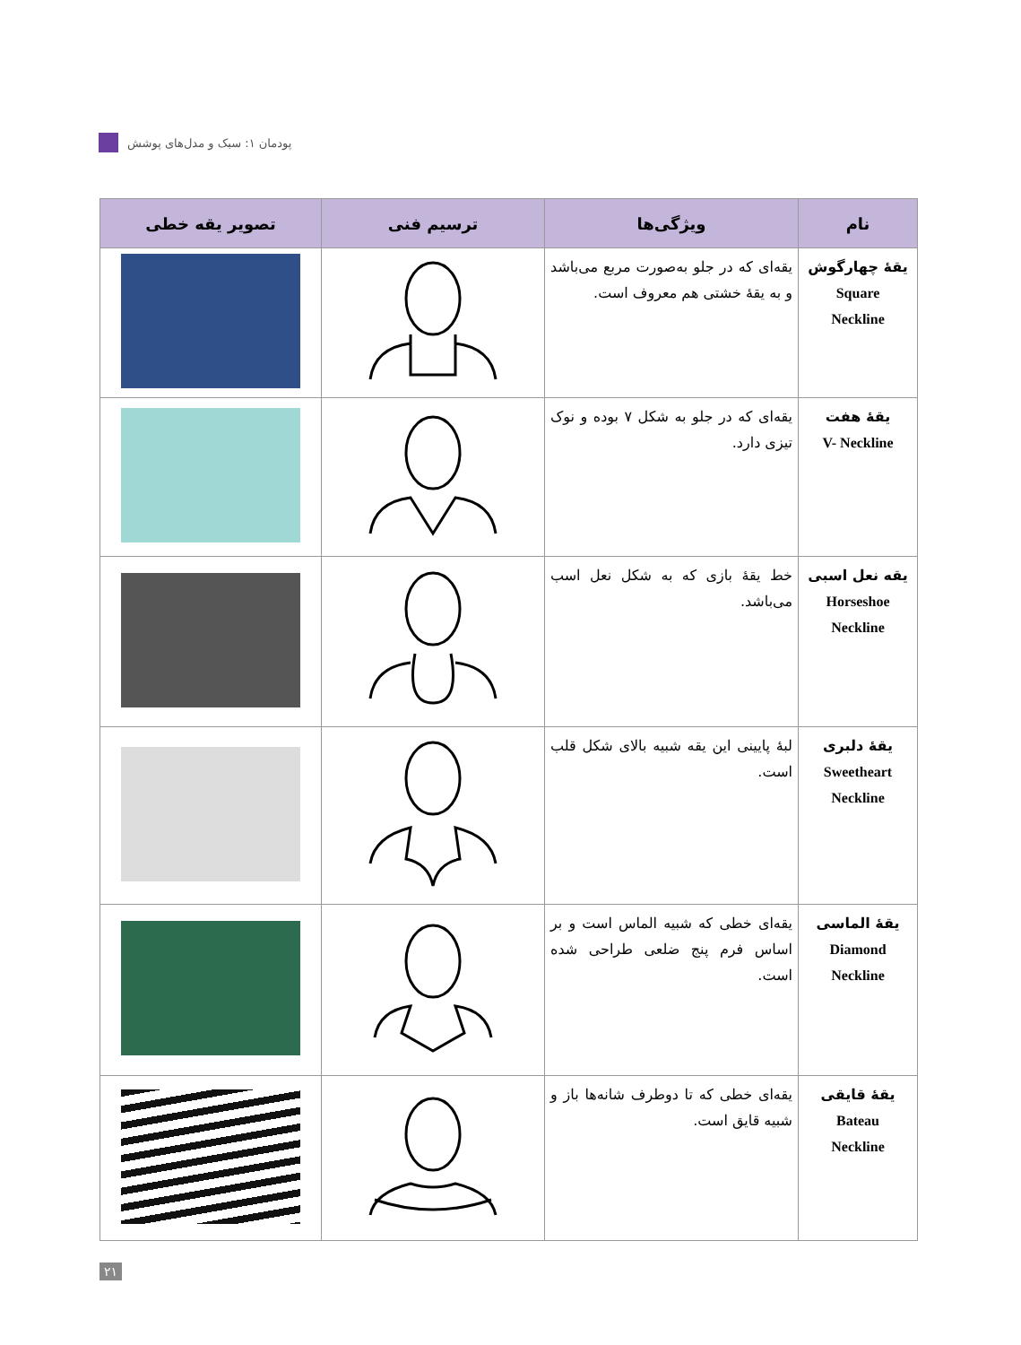پودمان ۱: سبک و مدل‌های پوشش
| نام | ویژگی‌ها | ترسیم فنی | تصویر یقه خطی |
| --- | --- | --- | --- |
| یقهٔ چهارگوش Square Neckline | یقه‌ای که در جلو به‌صورت مربع می‌باشد و به یقهٔ خشتی هم معروف است. | | |
| یقهٔ هفت V- Neckline | یقه‌ای که در جلو به شکل ۷ بوده و نوک تیزی دارد. | | |
| یقه نعل اسبی Horseshoe Neckline | خط یقهٔ بازی که به شکل نعل اسب می‌باشد. | | |
| یقهٔ دلبری Sweetheart Neckline | لبهٔ پایینی این یقه شبیه بالای شکل قلب است. | | |
| یقهٔ الماسی Diamond Neckline | یقه‌ای خطی که شبیه الماس است و بر اساس فرم پنج ضلعی طراحی شده است. | | |
| یقهٔ قایقی Bateau Neckline | یقه‌ای خطی که تا دوطرف شانه‌ها باز و شبیه قایق است. | | |
۲۱